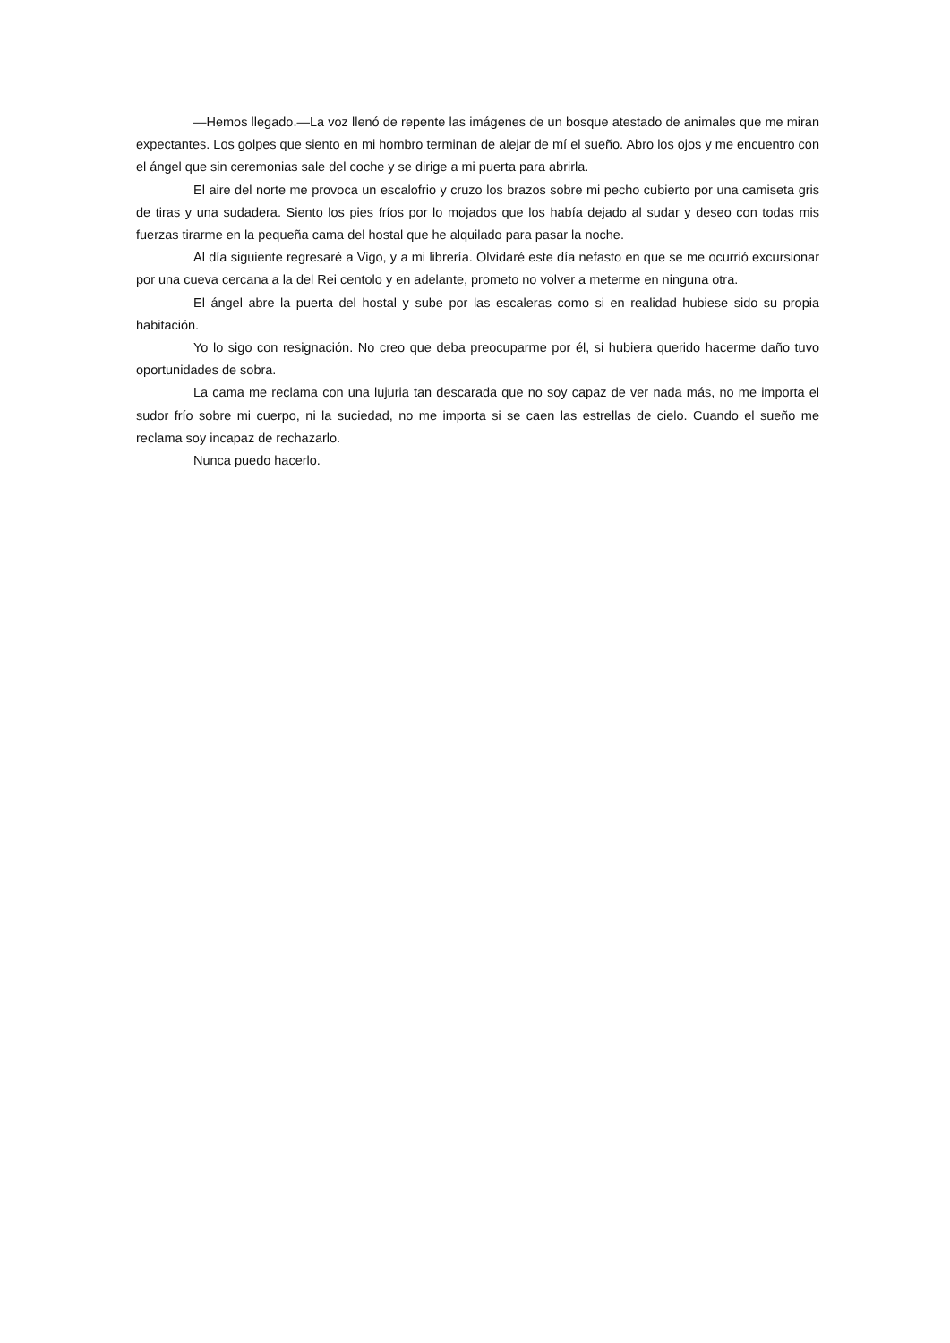—Hemos llegado.—La voz llenó de repente las imágenes de un bosque atestado de animales que me miran expectantes. Los golpes que siento en mi hombro terminan de alejar de mí el sueño. Abro los ojos y me encuentro con el ángel que sin ceremonias sale del coche y se dirige a mi puerta para abrirla.
El aire del norte me provoca un escalofrio y cruzo los brazos sobre mi pecho cubierto por una camiseta gris de tiras y una sudadera. Siento los pies fríos por lo mojados que los había dejado al sudar y deseo con todas mis fuerzas tirarme en la pequeña cama del hostal que he alquilado para pasar la noche.
Al día siguiente regresaré a Vigo, y a mi librería. Olvidaré este día nefasto en que se me ocurrió excursionar por una cueva cercana a la del Rei centolo y en adelante, prometo no volver a meterme en ninguna otra.
El ángel abre la puerta del hostal y sube por las escaleras como si en realidad hubiese sido su propia habitación.
Yo lo sigo con resignación. No creo que deba preocuparme por él, si hubiera querido hacerme daño tuvo oportunidades de sobra.
La cama me reclama con una lujuria tan descarada que no soy capaz de ver nada más, no me importa el sudor frío sobre mi cuerpo, ni la suciedad, no me importa si se caen las estrellas de cielo. Cuando el sueño me reclama soy incapaz de rechazarlo.
Nunca puedo hacerlo.